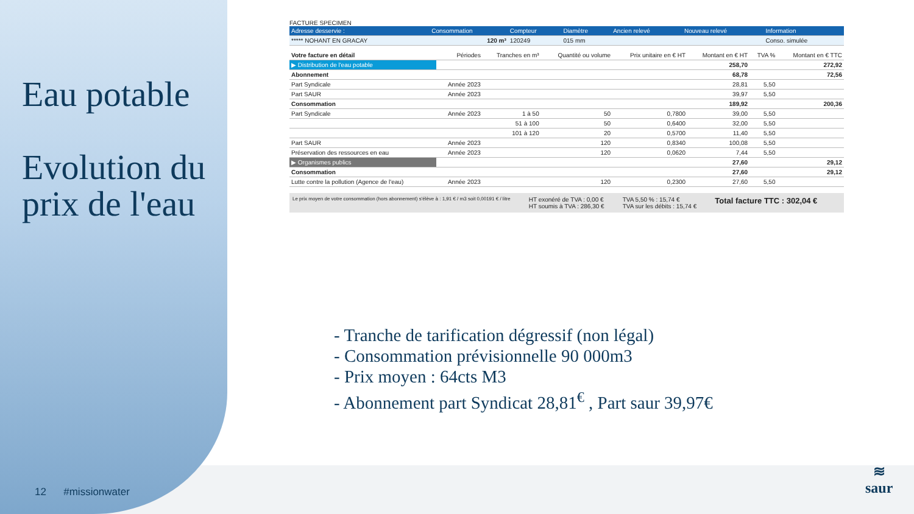Eau potable
Evolution du prix de l'eau
FACTURE SPECIMEN
| Adresse desservie : | Consommation | Compteur | Diamètre | Ancien relevé | Nouveau relevé | Information |
| --- | --- | --- | --- | --- | --- | --- |
| ***** NOHANT EN GRACAY | 120 m³ | 120249 | 015 mm | | | Conso. simulée |
| Votre facture en détail | Périodes | Tranches en m³ | Quantité ou volume | Prix unitaire en € HT | Montant en € HT | TVA % | Montant en € TTC |
| ▶ Distribution de l'eau potable | | | | | 258,70 | | 272,92 |
| Abonnement | | | | | 68,78 | | 72,56 |
| Part Syndicale | Année 2023 | | | | 28,81 | 5,50 | |
| Part SAUR | Année 2023 | | | | 39,97 | 5,50 | |
| Consommation | | | | | 189,92 | | 200,36 |
| Part Syndicale | Année 2023 | 1 à 50 | 50 | 0,7800 | 39,00 | 5,50 | |
| | | 51 à 100 | 50 | 0,6400 | 32,00 | 5,50 | |
| | | 101 à 120 | 20 | 0,5700 | 11,40 | 5,50 | |
| Part SAUR | Année 2023 | | 120 | 0,8340 | 100,08 | 5,50 | |
| Préservation des ressources en eau | Année 2023 | | 120 | 0,0620 | 7,44 | 5,50 | |
| ▶ Organismes publics | | | | | 27,60 | | 29,12 |
| Consommation | | | | | 27,60 | | 29,12 |
| Lutte contre la pollution (Agence de l'eau) | Année 2023 | | 120 | 0,2300 | 27,60 | 5,50 | |
Le prix moyen de votre consommation (hors abonnement) s'élève à : 1,91 € / m3 soit 0,00191 € / litre
HT exonéré de TVA : 0,00 €
HT soumis à TVA : 286,30 €
TVA 5,50 % : 15,74 €
TVA sur les débits : 15,74 €
Total facture TTC : 302,04 €
- Tranche de tarification dégressif (non légal)
- Consommation prévisionnelle 90 000m3
- Prix moyen : 64cts M3
- Abonnement part Syndicat 28,81<sup>€</sup> , Part saur 39,97€
12 #missionwater
≋
saur